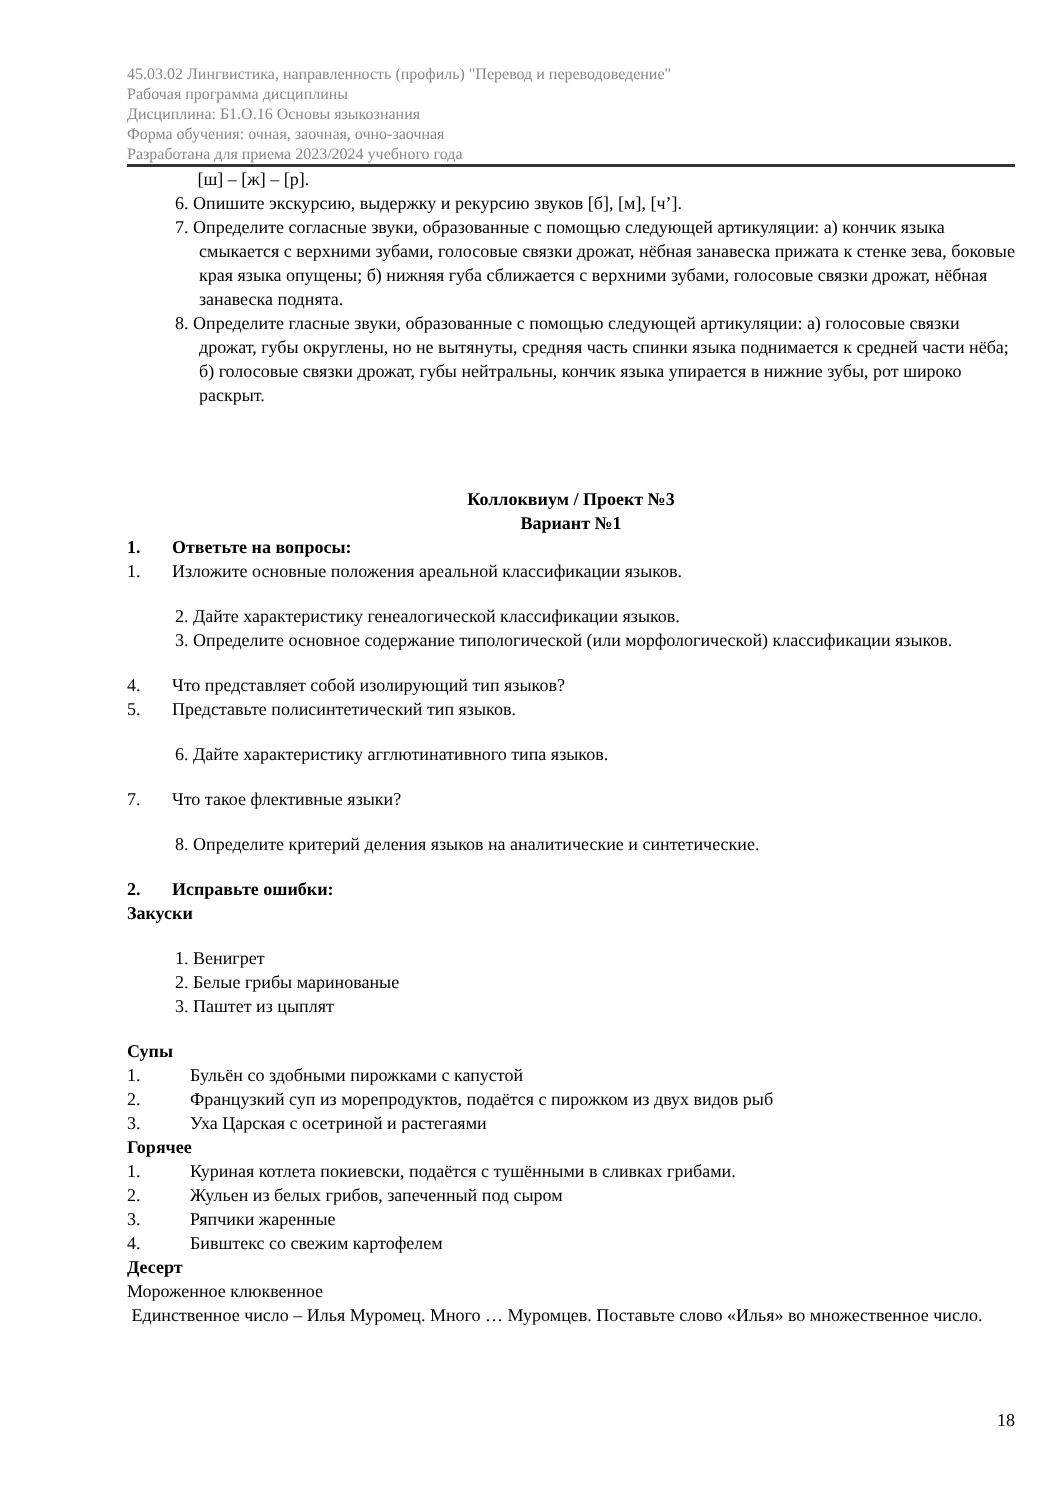45.03.02 Лингвистика, направленность (профиль) "Перевод и переводоведение"
Рабочая программа дисциплины
Дисциплина: Б1.О.16 Основы языкознания
Форма обучения: очная, заочная, очно-заочная
Разработана для приема 2023/2024 учебного года
[ш] – [ж] – [р].
6. Опишите экскурсию, выдержку и рекурсию звуков [б], [м], [ч’].
7. Определите согласные звуки, образованные с помощью следующей артикуляции: а) кончик языка смыкается с верхними зубами, голосовые связки дрожат, нёбная занавеска прижата к стенке зева, боковые края языка опущены; б) нижняя губа сближается с верхними зубами, голосовые связки дрожат, нёбная занавеска поднята.
8. Определите гласные звуки, образованные с помощью следующей артикуляции: а) голосовые связки дрожат, губы округлены, но не вытянуты, средняя часть спинки языка поднимается к средней части нёба; б) голосовые связки дрожат, губы нейтральны, кончик языка упирается в нижние зубы, рот широко раскрыт.
Коллоквиум / Проект №3
Вариант №1
1. Ответьте на вопросы:
1. Изложите основные положения ареальной классификации языков.
2. Дайте характеристику генеалогической классификации языков.
3. Определите основное содержание типологической (или морфологической) классификации языков.
4. Что представляет собой изолирующий тип языков?
5. Представьте полисинтетический тип языков.
6. Дайте характеристику агглютинативного типа языков.
7. Что такое флективные языки?
8. Определите критерий деления языков на аналитические и синтетические.
2. Исправьте ошибки:
Закуски
1. Венигрет
2. Белые грибы маринованые
3. Паштет из цыплят
Супы
1. Бульён со здобными пирожками с капустой
2. Французкий суп из морепродуктов, подаётся с пирожком из двух видов рыб
3. Уха Царская с осетриной и растегаями
Горячее
1. Куриная котлета покиевски, подаётся с тушёнными в сливках грибами.
2. Жульен из белых грибов, запеченный под сыром
3. Ряпчики жаренные
4. Бивштекс со свежим картофелем
Десерт
Мороженное клюквенное
Единственное число – Илья Муромец. Много … Муромцев. Поставьте слово «Илья» во множественное число.
18